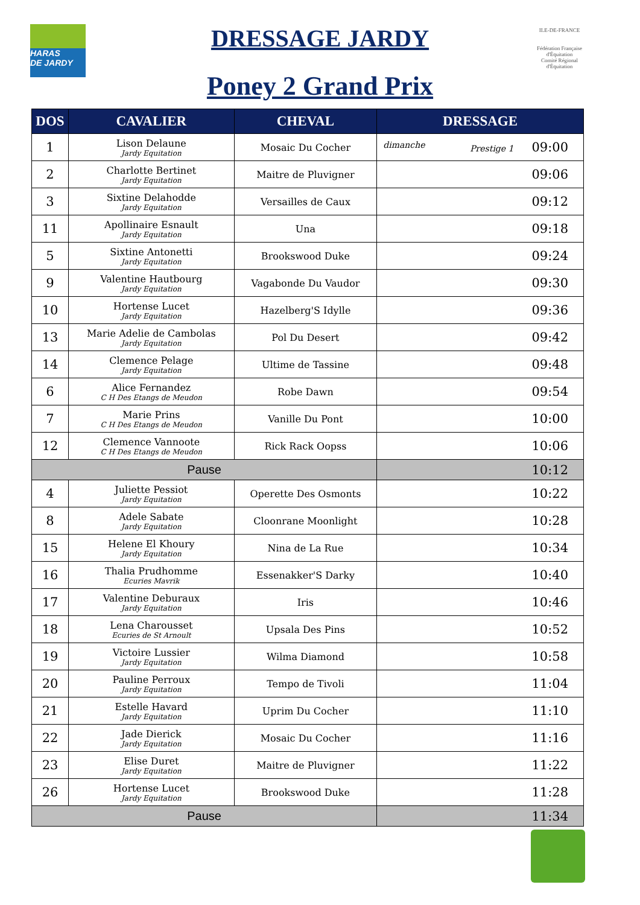HARAS
DE JARDY
ILE-DE-FRANCE
Fédération Française d'Équitation
Comité Régional d'Équitation
DRESSAGE JARDY
Poney 2 Grand Prix
| DOS | CAVALIER | CHEVAL | DRESSAGE |
| --- | --- | --- | --- |
| 1 | Lison Delaune Jardy Equitation | Mosaic Du Cocher | dimanche Prestige 1 09:00 |
| 2 | Charlotte Bertinet Jardy Equitation | Maitre de Pluvigner | 09:06 |
| 3 | Sixtine Delahodde Jardy Equitation | Versailles de Caux | 09:12 |
| 11 | Apollinaire Esnault Jardy Equitation | Una | 09:18 |
| 5 | Sixtine Antonetti Jardy Equitation | Brookswood Duke | 09:24 |
| 9 | Valentine Hautbourg Jardy Equitation | Vagabonde Du Vaudor | 09:30 |
| 10 | Hortense Lucet Jardy Equitation | Hazelberg'S Idylle | 09:36 |
| 13 | Marie Adelie de Cambolas Jardy Equitation | Pol Du Desert | 09:42 |
| 14 | Clemence Pelage Jardy Equitation | Ultime de Tassine | 09:48 |
| 6 | Alice Fernandez C H Des Etangs de Meudon | Robe Dawn | 09:54 |
| 7 | Marie Prins C H Des Etangs de Meudon | Vanille Du Pont | 10:00 |
| 12 | Clemence Vannoote C H Des Etangs de Meudon | Rick Rack Oopss | 10:06 |
| Pause | | | 10:12 |
| 4 | Juliette Pessiot Jardy Equitation | Operette Des Osmonts | 10:22 |
| 8 | Adele Sabate Jardy Equitation | Cloonrane Moonlight | 10:28 |
| 15 | Helene El Khoury Jardy Equitation | Nina de La Rue | 10:34 |
| 16 | Thalia Prudhomme Ecuries Mavrik | Essenakker'S Darky | 10:40 |
| 17 | Valentine Deburaux Jardy Equitation | Iris | 10:46 |
| 18 | Lena Charousset Ecuries de St Arnoult | Upsala Des Pins | 10:52 |
| 19 | Victoire Lussier Jardy Equitation | Wilma Diamond | 10:58 |
| 20 | Pauline Perroux Jardy Equitation | Tempo de Tivoli | 11:04 |
| 21 | Estelle Havard Jardy Equitation | Uprim Du Cocher | 11:10 |
| 22 | Jade Dierick Jardy Equitation | Mosaic Du Cocher | 11:16 |
| 23 | Elise Duret Jardy Equitation | Maitre de Pluvigner | 11:22 |
| 26 | Hortense Lucet Jardy Equitation | Brookswood Duke | 11:28 |
| Pause | | | 11:34 |